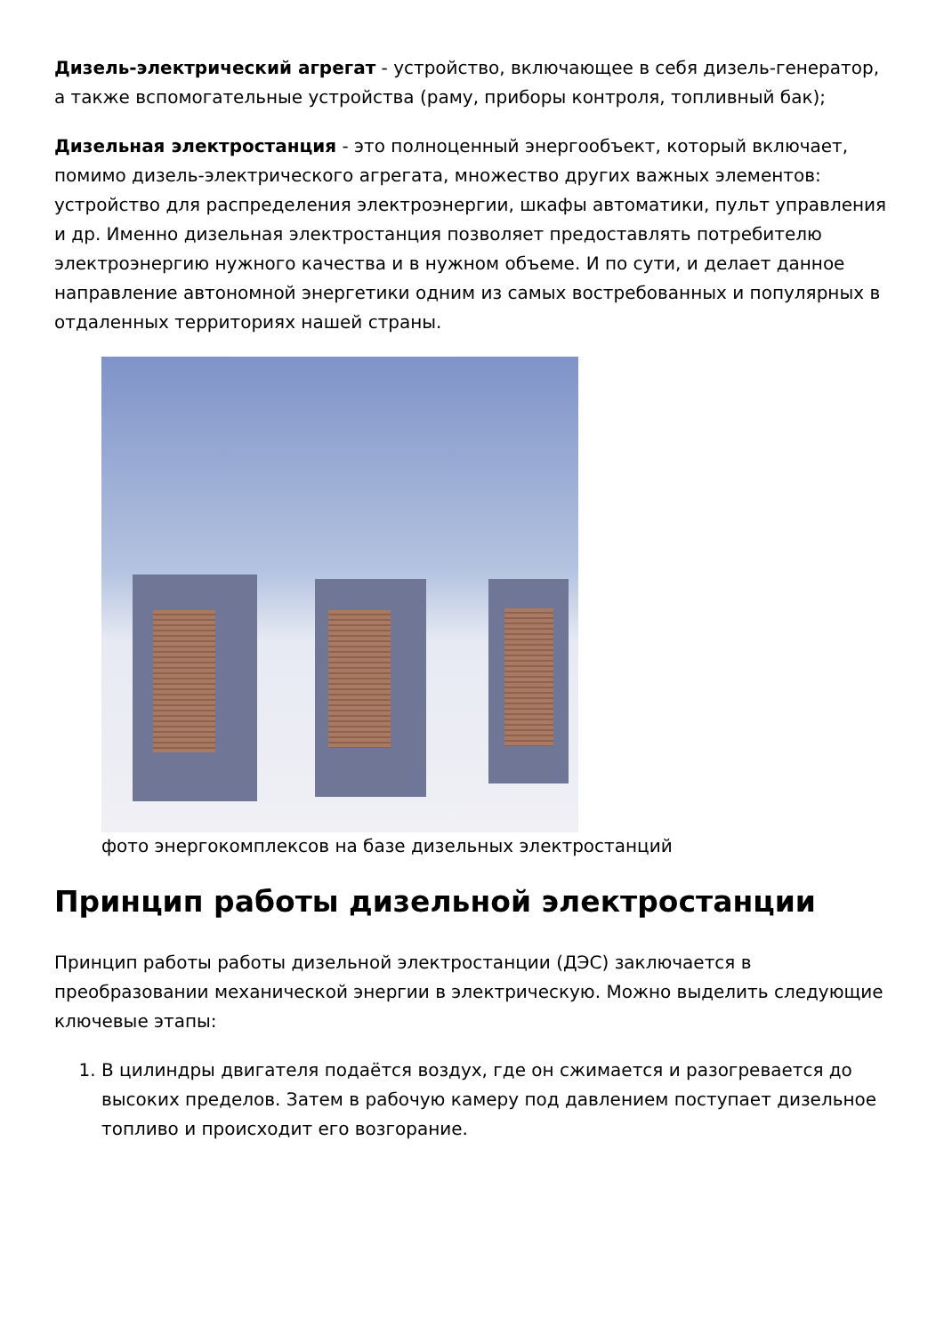Дизель-электрический агрегат - устройство, включающее в себя дизель-генератор, а также вспомогательные устройства (раму, приборы контроля, топливный бак);
Дизельная электростанция - это полноценный энергообъект, который включает, помимо дизель-электрического агрегата, множество других важных элементов: устройство для распределения электроэнергии, шкафы автоматики, пульт управления и др. Именно дизельная электростанция позволяет предоставлять потребителю электроэнергию нужного качества и в нужном объеме. И по сути, и делает данное направление автономной энергетики одним из самых востребованных и популярных в отдаленных территориях нашей страны.
фото энергокомплексов на базе дизельных электростанций
Принцип работы дизельной электростанции
Принцип работы работы дизельной электростанции (ДЭС) заключается в преобразовании механической энергии в электрическую. Можно выделить следующие ключевые этапы:
1. В цилиндры двигателя подаётся воздух, где он сжимается и разогревается до высоких пределов. Затем в рабочую камеру под давлением поступает дизельное топливо и происходит его возгорание.